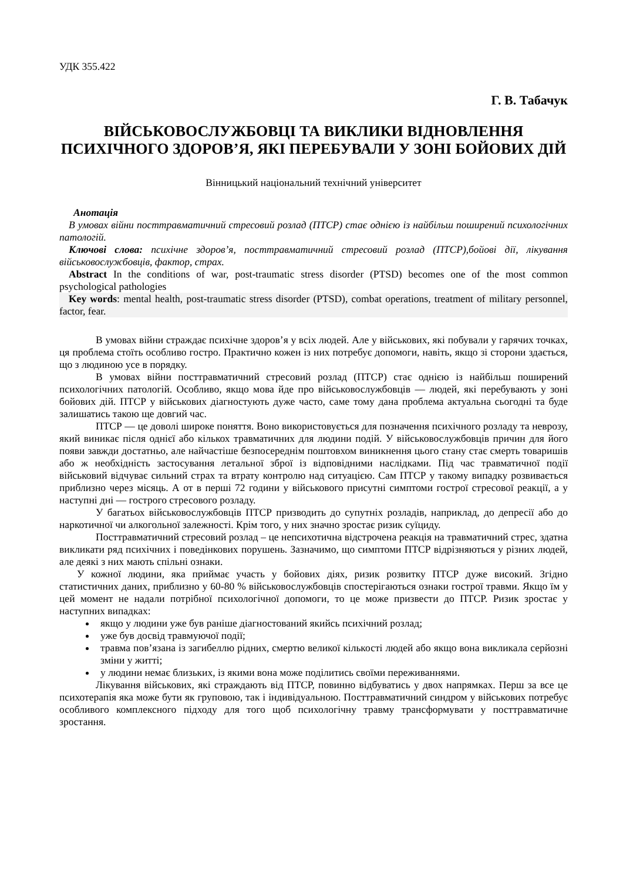УДК 355.422
Г. В. Табачук
ВІЙСЬКОВОСЛУЖБОВЦІ ТА ВИКЛИКИ ВІДНОВЛЕННЯ ПСИХІЧНОГО ЗДОРОВ’Я, ЯКІ ПЕРЕБУВАЛИ У ЗОНІ БОЙОВИХ ДІЙ
Вінницький національний технічний університет
Анотація
В умовах війни посттравматичний стресовий розлад (ПТСР) стає однією із найбільш поширений психологічних патологій.
Ключові слова: психічне здоров’я, посттравматичний стресовий розлад (ПТСР),бойові дії, лікування військовослужбовців, фактор, страх.
Abstract In the conditions of war, post-traumatic stress disorder (PTSD) becomes one of the most common psychological pathologies
Key words: mental health, post-traumatic stress disorder (PTSD), combat operations, treatment of military personnel, factor, fear.
В умовах війни страждає психічне здоров’я у всіх людей. Але у військових, які побували у гарячих точках, ця проблема стоїть особливо гостро. Практично кожен із них потребує допомоги, навіть, якщо зі сторони здається, що з людиною усе в порядку.
В умовах війни посттравматичний стресовий розлад (ПТСР) стає однією із найбільш поширений психологічних патологій. Особливо, якщо мова йде про військовослужбовців — людей, які перебувають у зоні бойових дій. ПТСР у військових діагностують дуже часто, саме тому дана проблема актуальна сьогодні та буде залишатись такою ще довгий час.
ПТСР — це доволі широке поняття. Воно використовується для позначення психічного розладу та неврозу, який виникає після однієї або кількох травматичних для людини подій. У військовослужбовців причин для його появи завжди достатньо, але найчастіше безпосереднім поштовхом виникнення цього стану стає смерть товаришів або ж необхідність застосування летальної зброї із відповідними наслідками. Під час травматичної події військовий відчуває сильний страх та втрату контролю над ситуацією. Сам ПТСР у такому випадку розвивається приблизно через місяць. А от в перші 72 години у військового присутні симптоми гострої стресової реакції, а у наступні дні — гострого стресового розладу.
У багатьох військовослужбовців ПТСР призводить до супутніх розладів, наприклад, до депресії або до наркотичної чи алкогольної залежності. Крім того, у них значно зростає ризик суїциду.
Посттравматичний стресовий розлад – це непсихотична відстрочена реакція на травматичний стрес, здатна викликати ряд психічних і поведінкових порушень. Зазначимо, що симптоми ПТСР відрізняються у різних людей, але деякі з них мають спільні ознаки.
У кожної людини, яка приймає участь у бойових діях, ризик розвитку ПТСР дуже високий. Згідно статистичних даних, приблизно у 60-80 % військовослужбовців спостерігаються ознаки гострої травми. Якщо їм у цей момент не надали потрібної психологічної допомоги, то це може призвести до ПТСР. Ризик зростає у наступних випадках:
якщо у людини уже був раніше діагностований якийсь психічний розлад;
уже був досвід травмуючої події;
травма пов’язана із загибеллю рідних, смертю великої кількості людей або якщо вона викликала серйозні зміни у житті;
у людини немає близьких, із якими вона може поділитись своїми переживаннями.
Лікування військових, які страждають від ПТСР, повинно відбуватись у двох напрямках. Перш за все це психотерапія яка може бути як груповою, так і індивідуальною. Посттравматичний синдром у військових потребує особливого комплексного підходу для того щоб психологічну травму трансформувати у посттравматичне зростання.